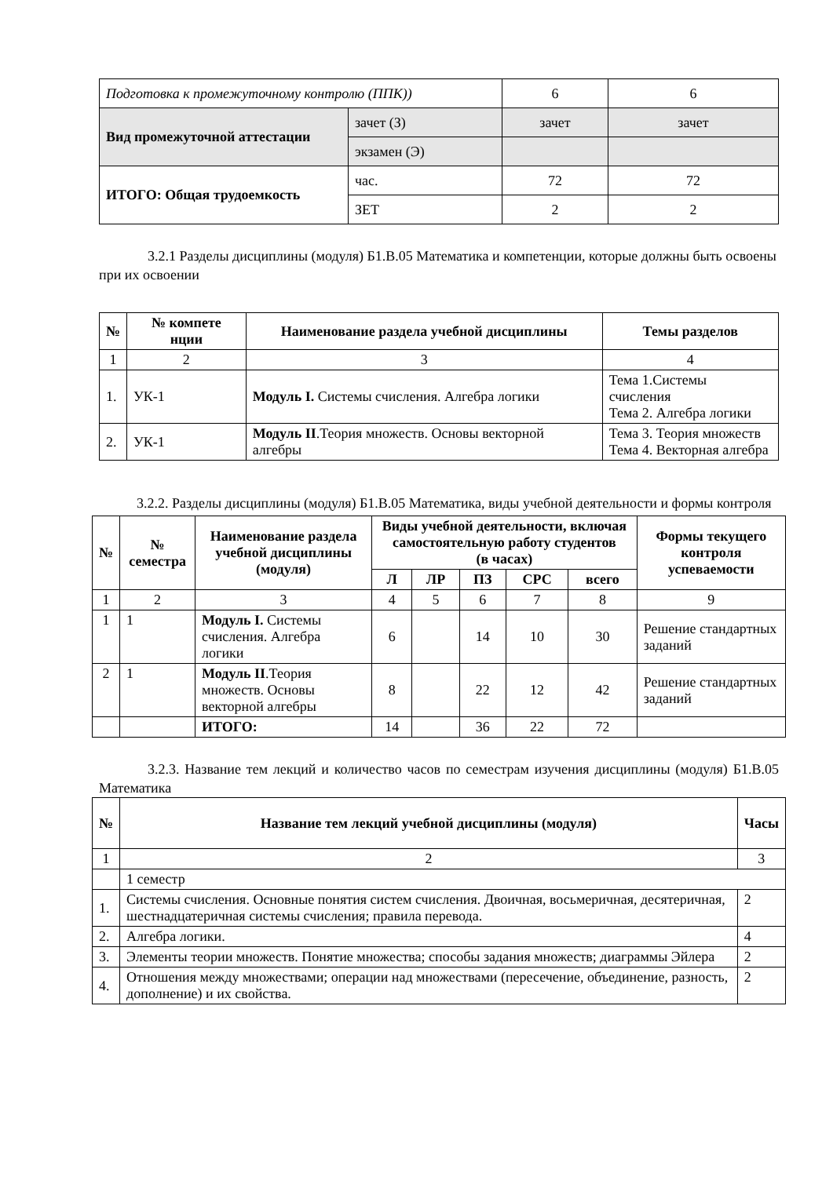| Подготовка к промежуточному контролю (ППК)) | | 6 | 6 |
| Вид промежуточной аттестации | зачет (З) | зачет | зачет |
| | экзамен (Э) | | |
| ИТОГО: Общая трудоемкость | час. | 72 | 72 |
| | ЗЕТ | 2 | 2 |
3.2.1 Разделы дисциплины (модуля) Б1.В.05 Математика и компетенции, которые должны быть освоены при их освоении
| № | № компете нции | Наименование раздела учебной дисциплины | Темы разделов |
| --- | --- | --- | --- |
| 1 | 2 | 3 | 4 |
| 1. | УК-1 | Модуль I. Системы счисления. Алгебра логики | Тема 1.Системы счисления Тема 2. Алгебра логики |
| 2. | УК-1 | Модуль II .Теория множеств. Основы векторной алгебры | Тема 3. Теория множеств Тема 4. Векторная алгебра |
3.2.2. Разделы дисциплины (модуля) Б1.В.05 Математика, виды учебной деятельности и формы контроля
| № | № семестра | Наименование раздела учебной дисциплины (модуля) | Виды учебной деятельности, включая самостоятельную работу студентов (в часах) | | | | | Формы текущего контроля успеваемости |
| --- | --- | --- | --- | --- | --- | --- | --- | --- |
| | | | Л | ЛР | ПЗ | СРС | всего | |
| 1 | 2 | 3 | 4 | 5 | 6 | 7 | 8 | 9 |
| 1 | 1 | Модуль I. Системы счисления. Алгебра логики | 6 | | 14 | 10 | 30 | Решение стандартных заданий |
| 2 | 1 | Модуль II .Теория множеств. Основы векторной алгебры | 8 | | 22 | 12 | 42 | Решение стандартных заданий |
| | | ИТОГО: | 14 | | 36 | 22 | 72 | |
3.2.3. Название тем лекций и количество часов по семестрам изучения дисциплины (модуля) Б1.В.05 Математика
| № | Название тем лекций учебной дисциплины (модуля) | Часы |
| --- | --- | --- |
| 1 | 2 | 3 |
| | 1 семестр | |
| 1. | Системы счисления. Основные понятия систем счисления. Двоичная, восьмеричная, десятеричная, шестнадцатеричная системы счисления; правила перевода. | 2 |
| 2. | Алгебра логики. | 4 |
| 3. | Элементы теории множеств. Понятие множества; способы задания множеств; диаграммы Эйлера | 2 |
| 4. | Отношения между множествами; операции над множествами (пересечение, объединение, разность, дополнение) и их свойства. | 2 |